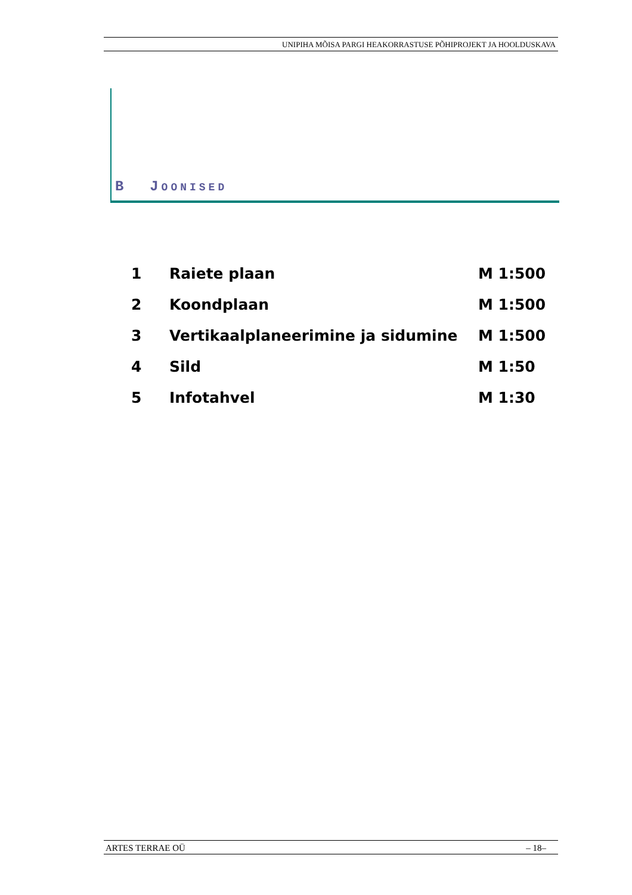UNIPIHA MÕISA PARGI HEAKORRASTUSE PÕHIPROJEKT JA HOOLDUSKAVA
B JOONISED
| 1 | Raiete plaan | M 1:500 |
| 2 | Koondplaan | M 1:500 |
| 3 | Vertikaalplaneerimine ja sidumine | M 1:500 |
| 4 | Sild | M 1:50 |
| 5 | Infotahvel | M 1:30 |
ARTES TERRAE OÜ – 18–